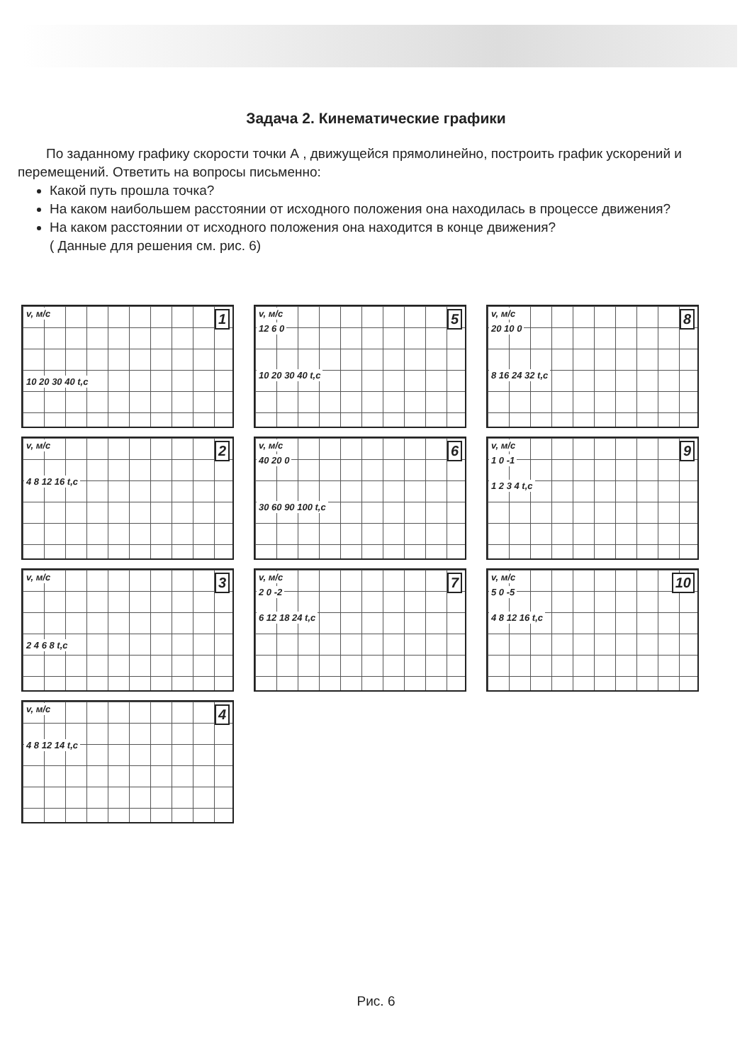Задача 2. Кинематические графики
По заданному графику скорости точки А , движущейся прямолинейно, построить график ускорений и перемещений. Ответить на вопросы письменно:
Какой путь прошла точка?
На каком наибольшем расстоянии от исходного положения она находилась в процессе движения?
На каком расстоянии от исходного положения она находится в конце движения?
( Данные для решения см. рис. 6)
v, м/с 1
10 20 30 40 t,c
v, м/с 5
12 6 0
10 20 30 40 t,c
v, м/с 8
20 10 0
8 16 24 32 t,c
v, м/с 2
4 8 12 16 t,c
v, м/с 6
40 20 0
30 60 90 100 t,c
v, м/с 9
1 0 -1
1 2 3 4 t,c
v, м/с 3
2 4 6 8 t,c
v, м/с 7
2 0 -2
6 12 18 24 t,c
v, м/с 10
5 0 -5
4 8 12 16 t,c
v, м/с 4
4 8 12 14 t,c
Рис. 6